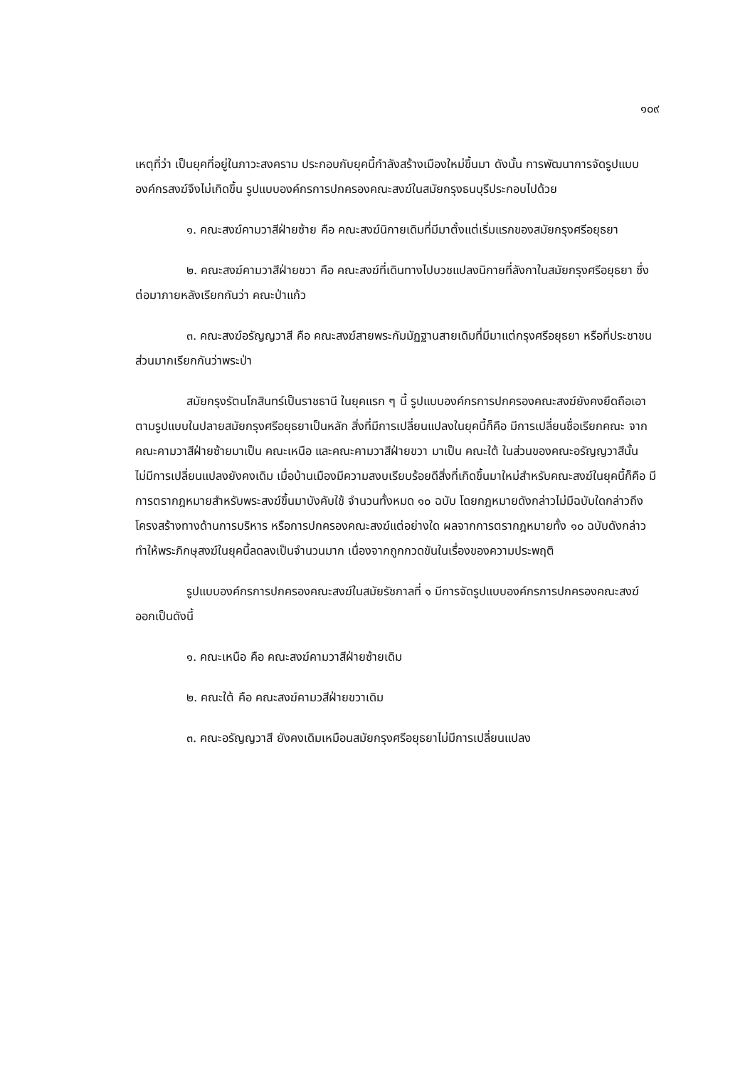๑๐๙
เหตุที่ว่า เป็นยุคที่อยู่ในภาวะสงคราม ประกอบกับยุคนี้กำลังสร้างเมืองใหม่ขึ้นมา ดังนั้น การพัฒนาการจัดรูปแบบองค์กรสงฆ์จึงไม่เกิดขึ้น รูปแบบองค์กรการปกครองคณะสงฆ์ในสมัยกรุงธนบุรีประกอบไปด้วย
๑. คณะสงฆ์คามวาสีฝ่ายซ้าย คือ คณะสงฆ์นิกายเดิมที่มีมาตั้งแต่เริ่มแรกของสมัยกรุงศรีอยุธยา
๒. คณะสงฆ์คามวาสีฝ่ายขวา คือ คณะสงฆ์ที่เดินทางไปบวชแปลงนิกายที่ลังกาในสมัยกรุงศรีอยุธยา ซึ่งต่อมาภายหลังเรียกกันว่า คณะป่าแก้ว
๓. คณะสงฆ์อรัญญวาสี คือ คณะสงฆ์สายพระกัมมัฏฐานสายเดิมที่มีมาแต่กรุงศรีอยุธยา หรือที่ประชาชนส่วนมากเรียกกันว่าพระป่า
สมัยกรุงรัตนโกสินทร์เป็นราชธานี ในยุคแรก ๆ นี้ รูปแบบองค์กรการปกครองคณะสงฆ์ยังคงยึดถือเอาตามรูปแบบในปลายสมัยกรุงศรีอยุธยาเป็นหลัก สิ่งที่มีการเปลี่ยนแปลงในยุคนี้ก็คือ มีการเปลี่ยนชื่อเรียกคณะ จากคณะคามวาสีฝ่ายซ้ายมาเป็น คณะเหนือ และคณะคามวาสีฝ่ายขวา มาเป็น คณะใต้ ในส่วนของคณะอรัญญวาสีนั้น ไม่มีการเปลี่ยนแปลงยังคงเดิม เมื่อบ้านเมืองมีความสงบเรียบร้อยดีสิ่งที่เกิดขึ้นมาใหม่สำหรับคณะสงฆ์ในยุคนี้ก็คือ มีการตรากฎหมายสำหรับพระสงฆ์ขึ้นมาบังคับใช้ จำนวนทั้งหมด ๑๐ ฉบับ โดยกฎหมายดังกล่าวไม่มีฉบับใดกล่าวถึงโครงสร้างทางด้านการบริหาร หรือการปกครองคณะสงฆ์แต่อย่างใด ผลจากการตรากฎหมายทั้ง ๑๐ ฉบับดังกล่าว ทำให้พระภิกษุสงฆ์ในยุคนี้ลดลงเป็นจำนวนมาก เนื่องจากถูกกวดขันในเรื่องของความประพฤติ
รูปแบบองค์กรการปกครองคณะสงฆ์ในสมัยรัชกาลที่ ๑ มีการจัดรูปแบบองค์กรการปกครองคณะสงฆ์ออกเป็นดังนี้
๑. คณะเหนือ คือ คณะสงฆ์คามวาสีฝ่ายซ้ายเดิม
๒. คณะใต้ คือ คณะสงฆ์คามวสีฝ่ายขวาเดิม
๓. คณะอรัญญวาสี ยังคงเดิมเหมือนสมัยกรุงศรีอยุธยาไม่มีการเปลี่ยนแปลง